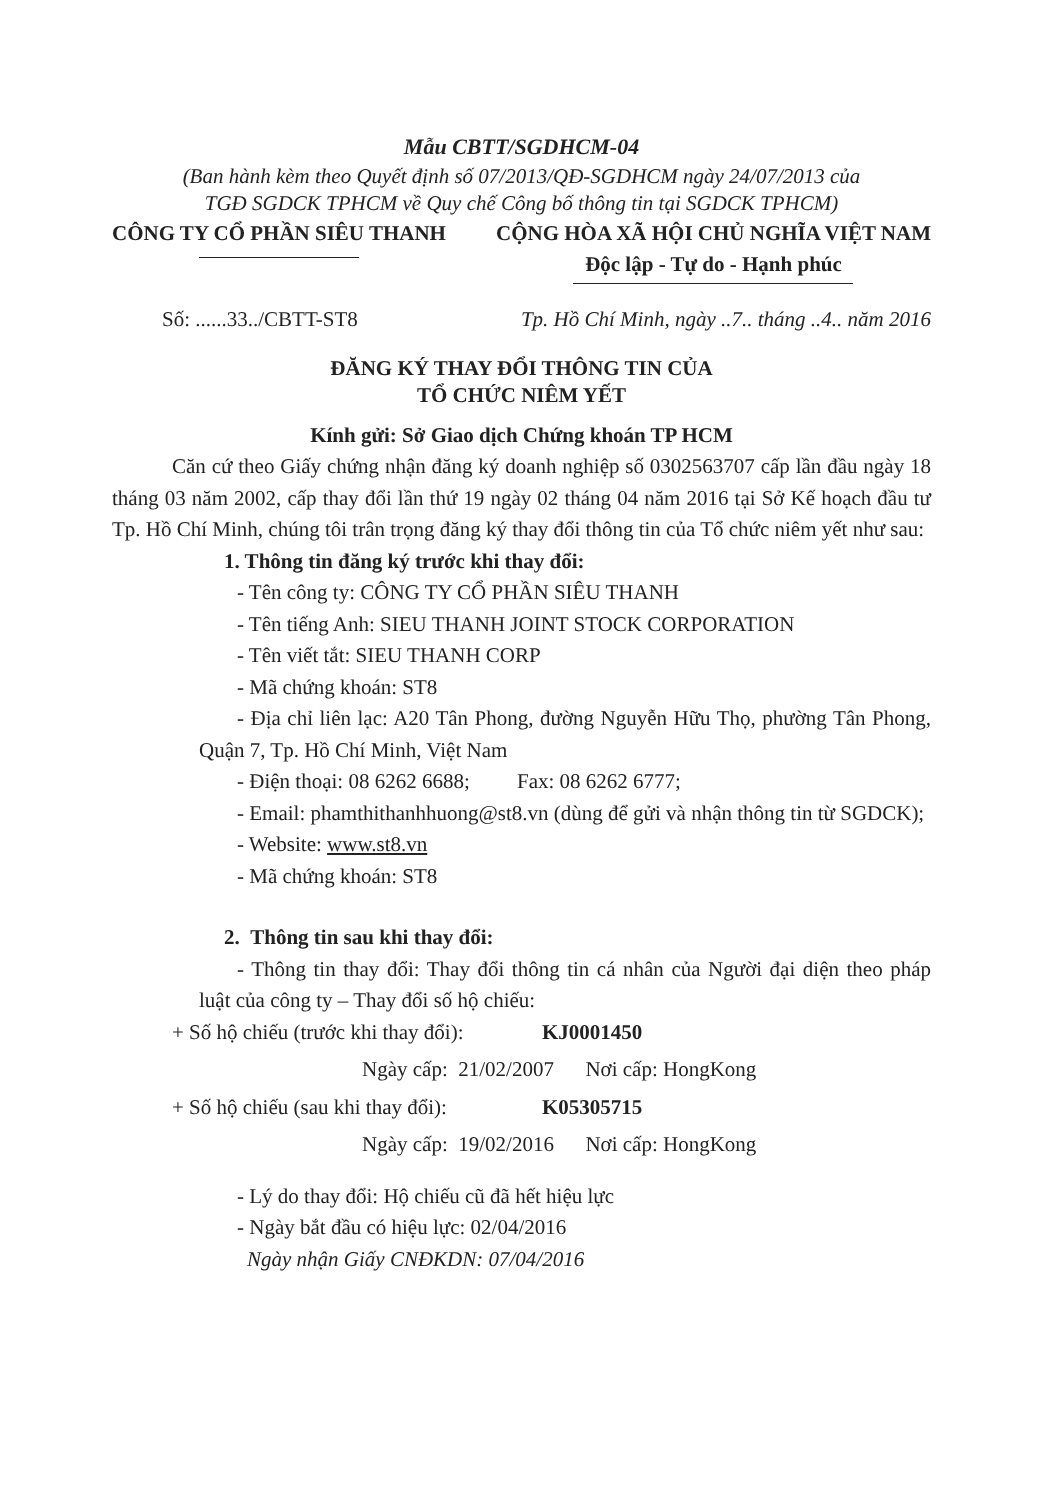Mẫu CBTT/SGDHCM-04
(Ban hành kèm theo Quyết định số 07/2013/QĐ-SGDHCM ngày 24/07/2013 của
TGĐ SGDCK TPHCM về Quy chế Công bố thông tin tại SGDCK TPHCM)
CÔNG TY CỔ PHẦN SIÊU THANH CỘNG HÒA XÃ HỘI CHỦ NGHĨA VIỆT NAM
Độc lập - Tự do - Hạnh phúc
Số: ......33../CBTT-ST8 Tp. Hồ Chí Minh, ngày ..7.. tháng ..4.. năm 2016
ĐĂNG KÝ THAY ĐỔI THÔNG TIN CỦA
TỔ CHỨC NIÊM YẾT
Kính gửi: Sở Giao dịch Chứng khoán TP HCM
Căn cứ theo Giấy chứng nhận đăng ký doanh nghiệp số 0302563707 cấp lần đầu ngày 18 tháng 03 năm 2002, cấp thay đổi lần thứ 19 ngày 02 tháng 04 năm 2016 tại Sở Kế hoạch đầu tư Tp. Hồ Chí Minh, chúng tôi trân trọng đăng ký thay đổi thông tin của Tổ chức niêm yết như sau:
1. Thông tin đăng ký trước khi thay đổi:
- Tên công ty: CÔNG TY CỔ PHẦN SIÊU THANH
- Tên tiếng Anh: SIEU THANH JOINT STOCK CORPORATION
- Tên viết tắt: SIEU THANH CORP
- Mã chứng khoán: ST8
- Địa chỉ liên lạc: A20 Tân Phong, đường Nguyễn Hữu Thọ, phường Tân Phong, Quận 7, Tp. Hồ Chí Minh, Việt Nam
- Điện thoại: 08 6262 6688; Fax: 08 6262 6777;
- Email: phamthithanhhuong@st8.vn (dùng để gửi và nhận thông tin từ SGDCK);
- Website: www.st8.vn
- Mã chứng khoán: ST8
2. Thông tin sau khi thay đổi:
- Thông tin thay đổi: Thay đổi thông tin cá nhân của Người đại diện theo pháp luật của công ty – Thay đổi số hộ chiếu:
+ Số hộ chiếu (trước khi thay đổi): KJ0001450
Ngày cấp: 21/02/2007 Nơi cấp: HongKong
+ Số hộ chiếu (sau khi thay đổi): K05305715
Ngày cấp: 19/02/2016 Nơi cấp: HongKong
- Lý do thay đổi: Hộ chiếu cũ đã hết hiệu lực
- Ngày bắt đầu có hiệu lực: 02/04/2016
Ngày nhận Giấy CNĐKDN: 07/04/2016